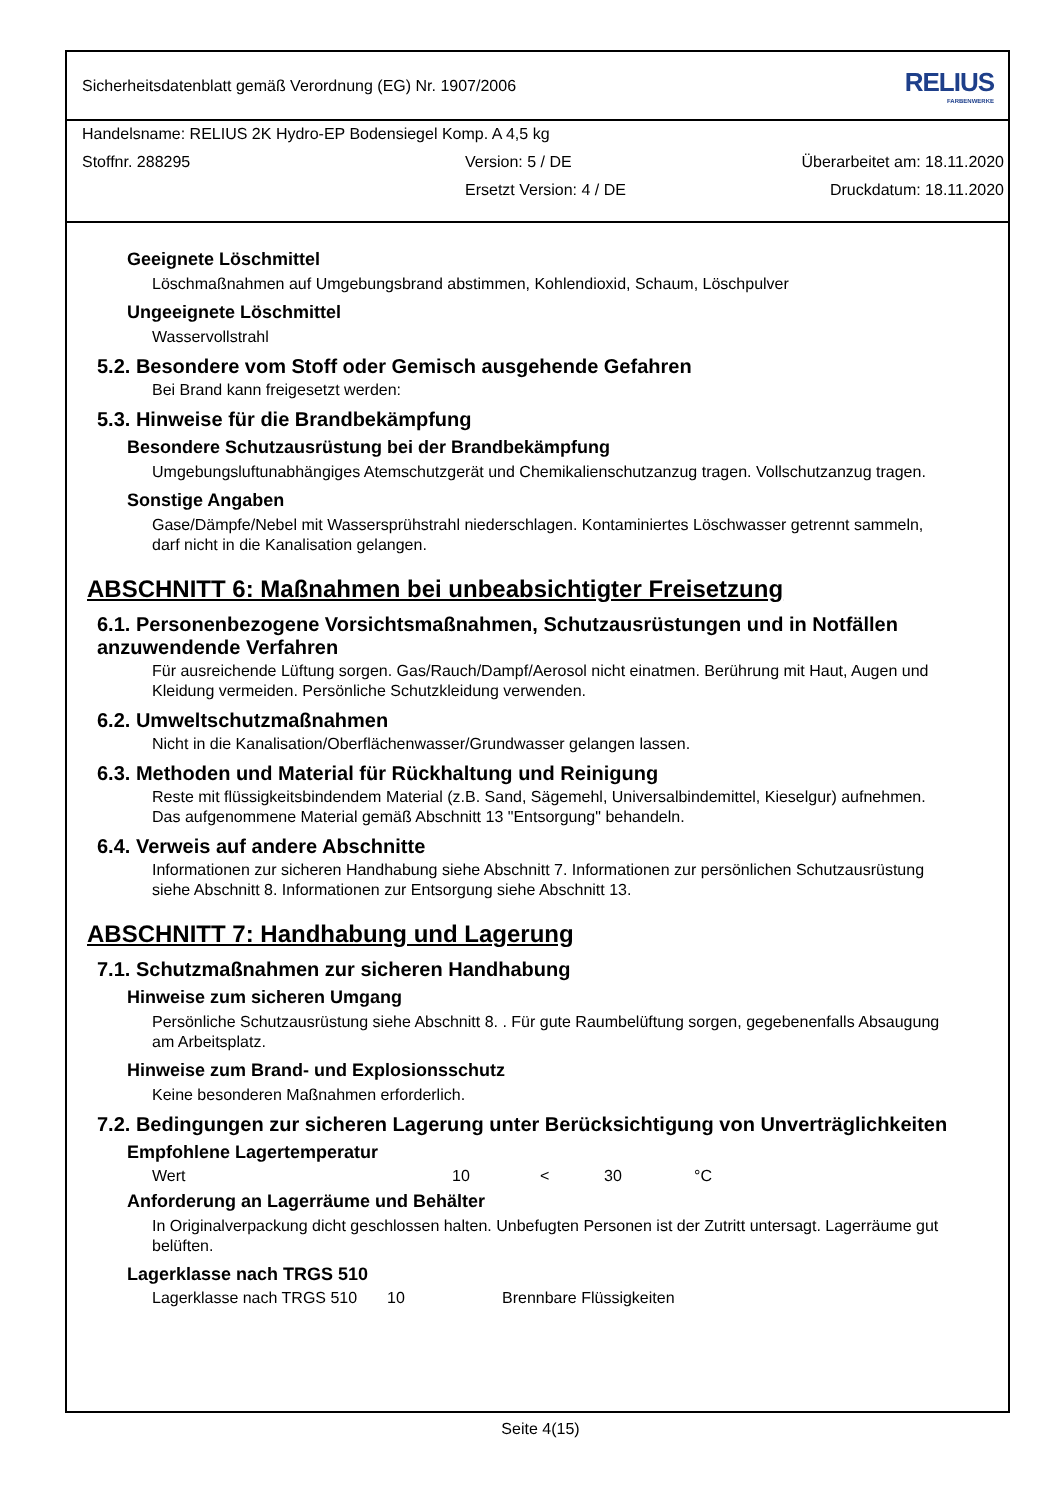Sicherheitsdatenblatt gemäß Verordnung (EG) Nr. 1907/2006 RELIUS
FARBENWERKE
Handelsname: RELIUS 2K Hydro-EP Bodensiegel Komp. A 4,5 kg
Stoffnr. 288295 Version: 5 / DE Überarbeitet am: 18.11.2020
Ersetzt Version: 4 / DE Druckdatum: 18.11.2020
Geeignete Löschmittel
Löschmaßnahmen auf Umgebungsbrand abstimmen, Kohlendioxid, Schaum, Löschpulver
Ungeeignete Löschmittel
Wasservollstrahl
5.2. Besondere vom Stoff oder Gemisch ausgehende Gefahren
Bei Brand kann freigesetzt werden:
5.3. Hinweise für die Brandbekämpfung
Besondere Schutzausrüstung bei der Brandbekämpfung
Umgebungsluftunabhängiges Atemschutzgerät und Chemikalienschutzanzug tragen. Vollschutzanzug tragen.
Sonstige Angaben
Gase/Dämpfe/Nebel mit Wassersprühstrahl niederschlagen. Kontaminiertes Löschwasser getrennt sammeln, darf nicht in die Kanalisation gelangen.
ABSCHNITT 6: Maßnahmen bei unbeabsichtigter Freisetzung
6.1. Personenbezogene Vorsichtsmaßnahmen, Schutzausrüstungen und in Notfällen anzuwendende Verfahren
Für ausreichende Lüftung sorgen. Gas/Rauch/Dampf/Aerosol nicht einatmen. Berührung mit Haut, Augen und Kleidung vermeiden. Persönliche Schutzkleidung verwenden.
6.2. Umweltschutzmaßnahmen
Nicht in die Kanalisation/Oberflächenwasser/Grundwasser gelangen lassen.
6.3. Methoden und Material für Rückhaltung und Reinigung
Reste mit flüssigkeitsbindendem Material (z.B. Sand, Sägemehl, Universalbindemittel, Kieselgur) aufnehmen. Das aufgenommene Material gemäß Abschnitt 13 "Entsorgung" behandeln.
6.4. Verweis auf andere Abschnitte
Informationen zur sicheren Handhabung siehe Abschnitt 7. Informationen zur persönlichen Schutzausrüstung siehe Abschnitt 8. Informationen zur Entsorgung siehe Abschnitt 13.
ABSCHNITT 7: Handhabung und Lagerung
7.1. Schutzmaßnahmen zur sicheren Handhabung
Hinweise zum sicheren Umgang
Persönliche Schutzausrüstung siehe Abschnitt 8. . Für gute Raumbelüftung sorgen, gegebenenfalls Absaugung am Arbeitsplatz.
Hinweise zum Brand- und Explosionsschutz
Keine besonderen Maßnahmen erforderlich.
7.2. Bedingungen zur sicheren Lagerung unter Berücksichtigung von Unverträglichkeiten
Empfohlene Lagertemperatur
Wert 10 < 30 °C
Anforderung an Lagerräume und Behälter
In Originalverpackung dicht geschlossen halten. Unbefugten Personen ist der Zutritt untersagt. Lagerräume gut belüften.
Lagerklasse nach TRGS 510
Lagerklasse nach TRGS 510 10 Brennbare Flüssigkeiten
Seite 4(15)